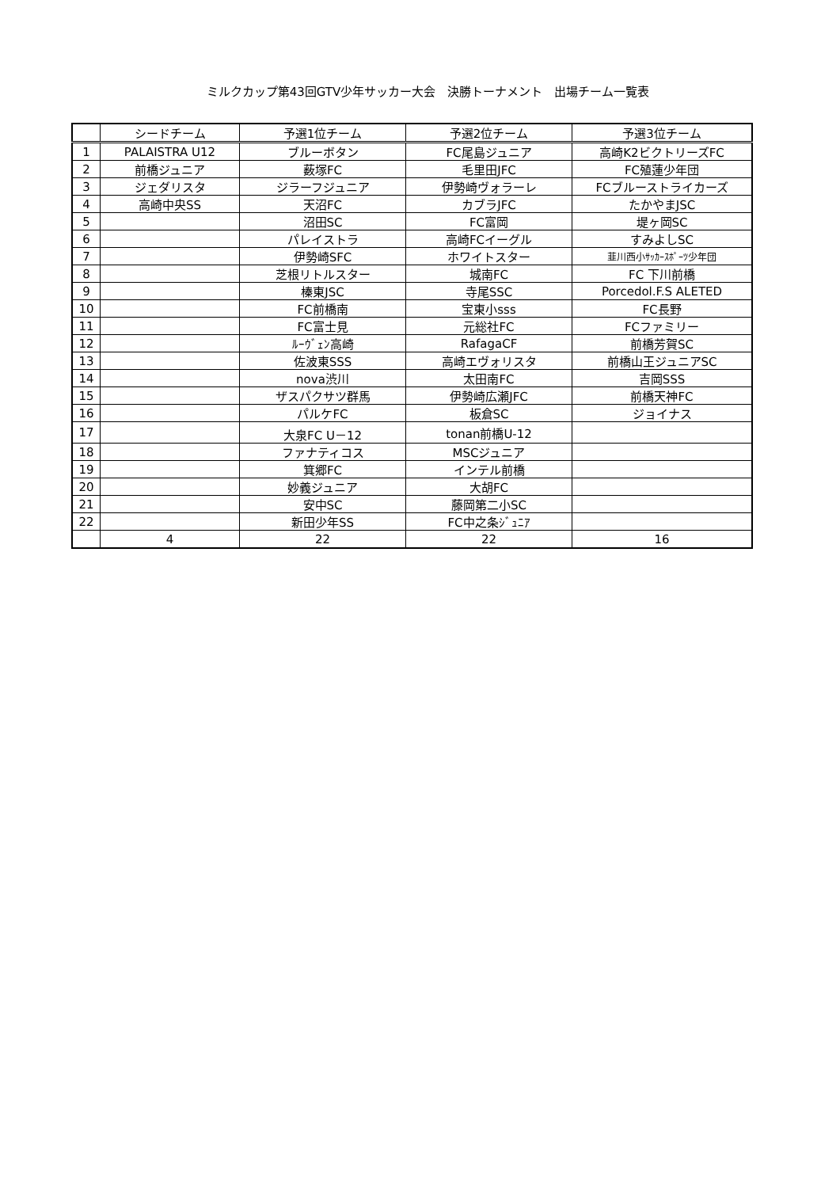ミルクカップ第43回GTV少年サッカー大会　決勝トーナメント　出場チーム一覧表
| | シードチーム | 予選1位チーム | 予選2位チーム | 予選3位チーム |
| --- | --- | --- | --- | --- |
| 1 | PALAISTRA U12 | ブルーボタン | FC尾島ジュニア | 高崎K2ビクトリーズFC |
| 2 | 前橋ジュニア | 薮塚FC | 毛里田JFC | FC殖蓮少年団 |
| 3 | ジェダリスタ | ジラーフジュニア | 伊勢崎ヴォラーレ | FCブルーストライカーズ |
| 4 | 高崎中央SS | 天沼FC | カブラJFC | たかやまJSC |
| 5 | | 沼田SC | FC富岡 | 堤ヶ岡SC |
| 6 | | パレイストラ | 高崎FCイーグル | すみよしSC |
| 7 | | 伊勢崎SFC | ホワイトスター | 韮川西小ｻｯｶｰｽﾎﾟｰﾂ少年団 |
| 8 | | 芝根リトルスター | 城南FC | FC 下川前橋 |
| 9 | | 榛東JSC | 寺尾SSC | Porcedol.F.S ALETED |
| 10 | | FC前橋南 | 宝東小sss | FC長野 |
| 11 | | FC富士見 | 元総社FC | FCファミリー |
| 12 | | ﾙｰｳﾞｪﾝ高崎 | RafagaCF | 前橋芳賀SC |
| 13 | | 佐波東SSS | 高崎エヴォリスタ | 前橋山王ジュニアSC |
| 14 | | nova渋川 | 太田南FC | 吉岡SSS |
| 15 | | ザスパクサツ群馬 | 伊勢崎広瀬JFC | 前橋天神FC |
| 16 | | パルケFC | 板倉SC | ジョイナス |
| 17 | | 大泉FC U－12 | tonan前橋U-12 | |
| 18 | | ファナティコス | MSCジュニア | |
| 19 | | 箕郷FC | インテル前橋 | |
| 20 | | 妙義ジュニア | 大胡FC | |
| 21 | | 安中SC | 藤岡第二小SC | |
| 22 | | 新田少年SS | FC中之条ｼﾞｭﾆｱ | |
| | 4 | 22 | 22 | 16 |